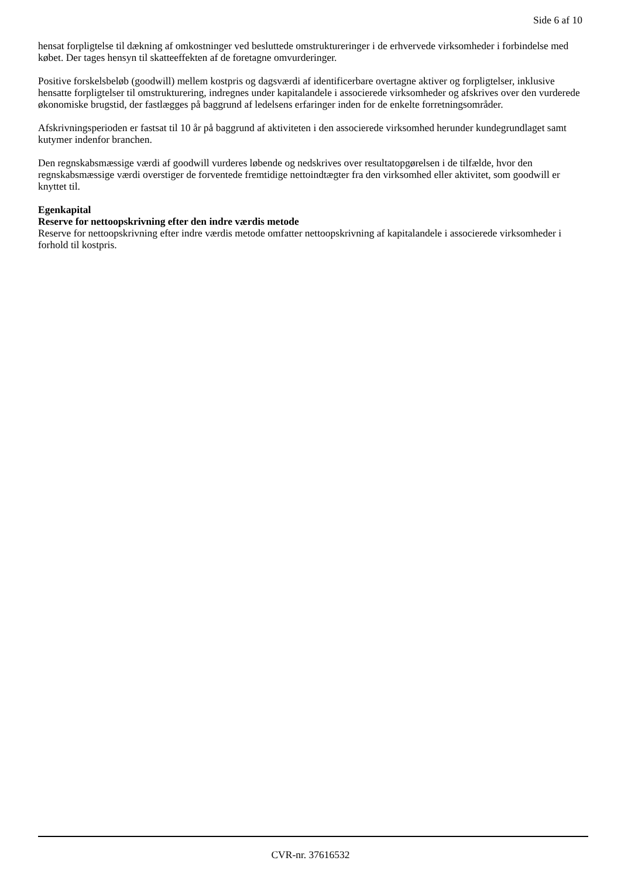Side 6 af 10
hensat forpligtelse til dækning af omkostninger ved besluttede omstruktureringer i de erhvervede virksomheder i forbindelse med købet. Der tages hensyn til skatteeffekten af de foretagne omvurderinger.
Positive forskelsbeløb (goodwill) mellem kostpris og dagsværdi af identificerbare overtagne aktiver og forpligtelser, inklusive hensatte forpligtelser til omstrukturering, indregnes under kapitalandele i associerede virksomheder og afskrives over den vurderede økonomiske brugstid, der fastlægges på baggrund af ledelsens erfaringer inden for de enkelte forretningsområder.
Afskrivningsperioden er fastsat til 10 år på baggrund af aktiviteten i den associerede virksomhed herunder kundegrundlaget samt kutymer indenfor branchen.
Den regnskabsmæssige værdi af goodwill vurderes løbende og nedskrives over resultatopgørelsen i de tilfælde, hvor den regnskabsmæssige værdi overstiger de forventede fremtidige nettoindtægter fra den virksomhed eller aktivitet, som goodwill er knyttet til.
Egenkapital
Reserve for nettoopskrivning efter den indre værdis metode
Reserve for nettoopskrivning efter indre værdis metode omfatter nettoopskrivning af kapitalandele i associerede virksomheder i forhold til kostpris.
CVR-nr. 37616532